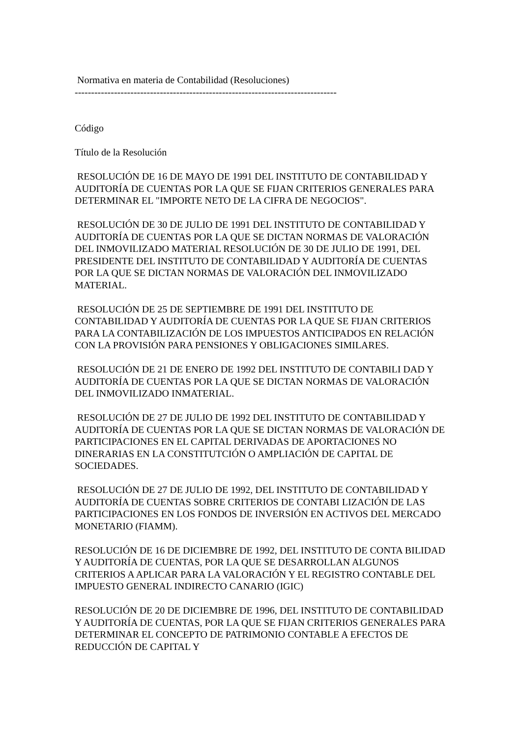Normativa en materia de Contabilidad (Resoluciones)
--------------------------------------------------------------------------------
Código
Título de la Resolución
RESOLUCIÓN DE 16 DE MAYO DE 1991 DEL INSTITUTO DE CONTABILIDAD Y AUDITORÍA DE CUENTAS POR LA QUE SE FIJAN CRITERIOS GENERALES PARA DETERMINAR EL "IMPORTE NETO DE LA CIFRA DE NEGOCIOS".
RESOLUCIÓN DE 30 DE JULIO DE 1991 DEL INSTITUTO DE CONTABILIDAD Y AUDITORÍA DE CUENTAS POR LA QUE SE DICTAN NORMAS DE VALORACIÓN DEL INMOVILIZADO MATERIAL RESOLUCIÓN DE 30 DE JULIO DE 1991, DEL PRESIDENTE DEL INSTITUTO DE CONTABILIDAD Y AUDITORÍA DE CUENTAS POR LA QUE SE DICTAN NORMAS DE VALORACIÓN DEL INMOVILIZADO MATERIAL.
RESOLUCIÓN DE 25 DE SEPTIEMBRE DE 1991 DEL INSTITUTO DE CONTABILIDAD Y AUDITORÍA DE CUENTAS POR LA QUE SE FIJAN CRITERIOS PARA LA CONTABILIZACIÓN DE LOS IMPUESTOS ANTICIPADOS EN RELACIÓN CON LA PROVISIÓN PARA PENSIONES Y OBLIGACIONES SIMILARES.
RESOLUCIÓN DE 21 DE ENERO DE 1992 DEL INSTITUTO DE CONTABILI DAD Y AUDITORÍA DE CUENTAS POR LA QUE SE DICTAN NORMAS DE VALORACIÓN DEL INMOVILIZADO INMATERIAL.
RESOLUCIÓN DE 27 DE JULIO DE 1992 DEL INSTITUTO DE CONTABILIDAD Y AUDITORÍA DE CUENTAS POR LA QUE SE DICTAN NORMAS DE VALORACIÓN DE PARTICIPACIONES EN EL CAPITAL DERIVADAS DE APORTACIONES NO DINERARIAS EN LA CONSTITUTCIÓN O AMPLIACIÓN DE CAPITAL DE SOCIEDADES.
RESOLUCIÓN DE 27 DE JULIO DE 1992, DEL INSTITUTO DE CONTABILIDAD Y AUDITORÍA DE CUENTAS SOBRE CRITERIOS DE CONTABI LIZACIÓN DE LAS PARTICIPACIONES EN LOS FONDOS DE INVERSIÓN EN ACTIVOS DEL MERCADO MONETARIO (FIAMM).
RESOLUCIÓN DE 16 DE DICIEMBRE DE 1992, DEL INSTITUTO DE CONTA BILIDAD Y AUDITORÍA DE CUENTAS, POR LA QUE SE DESARROLLAN ALGUNOS CRITERIOS A APLICAR PARA LA VALORACIÓN Y EL REGISTRO CONTABLE DEL IMPUESTO GENERAL INDIRECTO CANARIO (IGIC)
RESOLUCIÓN DE 20 DE DICIEMBRE DE 1996, DEL INSTITUTO DE CONTABILIDAD Y AUDITORÍA DE CUENTAS, POR LA QUE SE FIJAN CRITERIOS GENERALES PARA DETERMINAR EL CONCEPTO DE PATRIMONIO CONTABLE A EFECTOS DE REDUCCIÓN DE CAPITAL Y